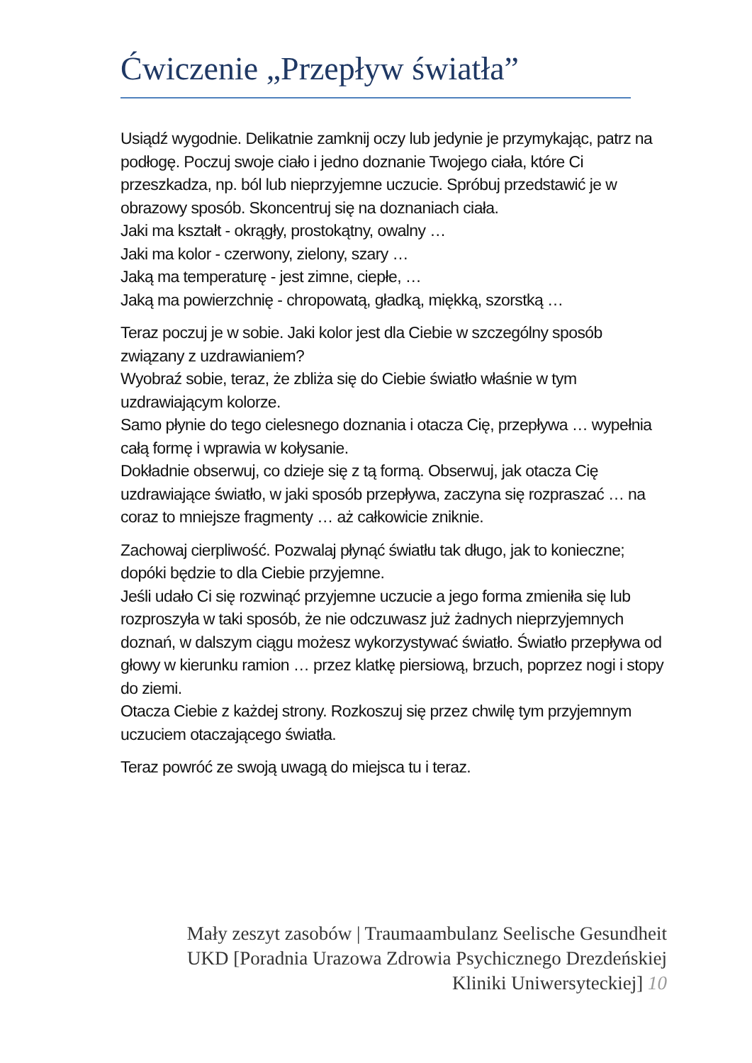Ćwiczenie „Przepływ światła”
Usiądź wygodnie. Delikatnie zamknij oczy lub jedynie je przymykając, patrz na podłogę. Poczuj swoje ciało i jedno doznanie Twojego ciała, które Ci przeszkadza, np. ból lub nieprzyjemne uczucie. Spróbuj przedstawić je w obrazowy sposób. Skoncentruj się na doznaniach ciała.
Jaki ma kształt - okrągły, prostokątny, owalny …
Jaki ma kolor - czerwony, zielony, szary …
Jaką ma temperaturę - jest zimne, ciepłe, …
Jaką ma powierzchnię - chropowatą, gładką, miękką, szorstką …
Teraz poczuj je w sobie. Jaki kolor jest dla Ciebie w szczególny sposób związany z uzdrawianiem?
Wyobraź sobie, teraz, że zbliża się do Ciebie światło właśnie w tym uzdrawiającym kolorze.
Samo płynie do tego cielesnego doznania i otacza Cię, przepływa … wypełnia całą formę i wprawia w kołysanie.
Dokładnie obserwuj, co dzieje się z tą formą. Obserwuj, jak otacza Cię uzdrawiające światło, w jaki sposób przepływa, zaczyna się rozpraszać … na coraz to mniejsze fragmenty … aż całkowicie zniknie.
Zachowaj cierpliwość. Pozwalaj płynąć światłu tak długo, jak to konieczne; dopóki będzie to dla Ciebie przyjemne.
Jeśli udało Ci się rozwinąć przyjemne uczucie a jego forma zmieniła się lub rozproszyła w taki sposób, że nie odczuwasz już żadnych nieprzyjemnych doznań, w dalszym ciągu możesz wykorzystywać światło. Światło przepływa od głowy w kierunku ramion … przez klatkę piersiową, brzuch, poprzez nogi i stopy do ziemi.
Otacza Ciebie z każdej strony. Rozkoszuj się przez chwilę tym przyjemnym uczuciem otaczającego światła.
Teraz powróć ze swoją uwagą do miejsca tu i teraz.
Mały zeszyt zasobów | Traumaambulanz Seelische Gesundheit UKD [Poradnia Urazowa Zdrowia Psychicznego Drezdeńskiej Kliniki Uniwersyteckiej] 10